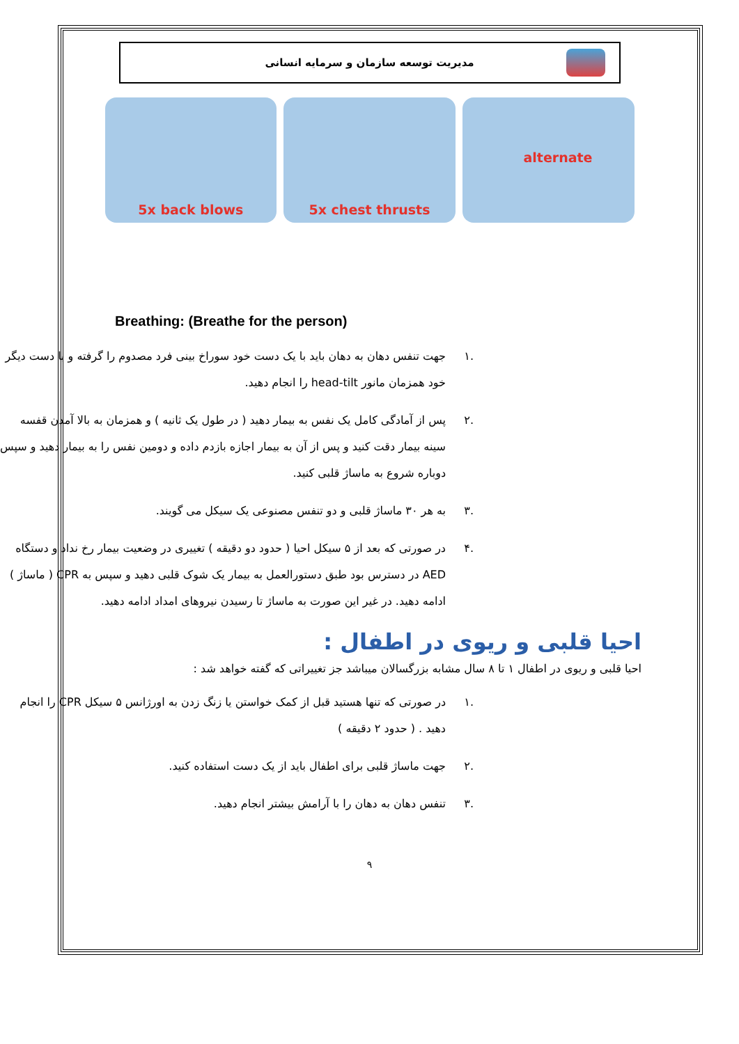مدیریت توسعه سازمان و سرمایه انسانی
5x back blows 5x chest thrusts alternate
Breathing: (Breathe for the person)
.۱ جهت تنفس دهان به دهان باید با یک دست خود سوراخ بینی فرد مصدوم را گرفته و با دست دیگر خود همزمان مانور head-tilt را انجام دهید.
.۲ پس از آمادگی کامل یک نفس به بیمار دهید ( در طول یک ثانیه ) و همزمان به بالا آمدن قفسه سینه بیمار دقت کنید و پس از آن به بیمار اجازه بازدم داده و دومین نفس را به بیمار دهید و سپس دوباره شروع به ماساژ قلبی کنید.
.۳ به هر ۳۰ ماساژ قلبی و دو تنفس مصنوعی یک سیکل می گویند.
.۴ در صورتی که بعد از ۵ سیکل احیا ( حدود دو دقیقه ) تغییری در وضعیت بیمار رخ نداد و دستگاه AED در دسترس بود طبق دستورالعمل به بیمار یک شوک قلبی دهید و سپس به CPR ( ماساژ ) ادامه دهید. در غیر این صورت به ماساژ تا رسیدن نیروهای امداد ادامه دهید.
احیا قلبی و ریوی در اطفال :
احیا قلبی و ریوی در اطفال ۱ تا ۸ سال مشابه بزرگسالان میباشد جز تغییراتی که گفته خواهد شد :
.۱ در صورتی که تنها هستید قبل از کمک خواستن یا زنگ زدن به اورژانس ۵ سیکل CPR را انجام دهید . ( حدود ۲ دقیقه )
.۲ جهت ماساژ قلبی برای اطفال باید از یک دست استفاده کنید.
.۳ تنفس دهان به دهان را با آرامش بیشتر انجام دهید.
۹